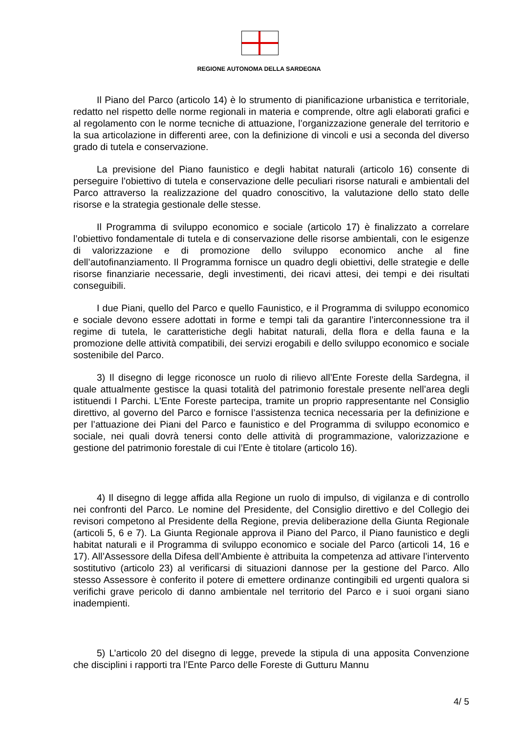REGIONE AUTONOMA DELLA SARDEGNA
Il Piano del Parco (articolo 14) è lo strumento di pianificazione urbanistica e territoriale, redatto nel rispetto delle norme regionali in materia e comprende, oltre agli elaborati grafici e al regolamento con le norme tecniche di attuazione, l’organizzazione generale del territorio e la sua articolazione in differenti aree, con la definizione di vincoli e usi a seconda del diverso grado di tutela e conservazione.
La previsione del Piano faunistico e degli habitat naturali (articolo 16) consente di perseguire l’obiettivo di tutela e conservazione delle peculiari risorse naturali e ambientali del Parco attraverso la realizzazione del quadro conoscitivo, la valutazione dello stato delle risorse e la strategia gestionale delle stesse.
Il Programma di sviluppo economico e sociale (articolo 17) è finalizzato a correlare l’obiettivo fondamentale di tutela e di conservazione delle risorse ambientali, con le esigenze di valorizzazione e di promozione dello sviluppo economico anche al fine dell’autofinanziamento. Il Programma fornisce un quadro degli obiettivi, delle strategie e delle risorse finanziarie necessarie, degli investimenti, dei ricavi attesi, dei tempi e dei risultati conseguibili.
I due Piani, quello del Parco e quello Faunistico, e il Programma di sviluppo economico e sociale devono essere adottati in forme e tempi tali da garantire l’interconnessione tra il regime di tutela, le caratteristiche degli habitat naturali, della flora e della fauna e la promozione delle attività compatibili, dei servizi erogabili e dello sviluppo economico e sociale sostenibile del Parco.
3) Il disegno di legge riconosce un ruolo di rilievo all’Ente Foreste della Sardegna, il quale attualmente gestisce la quasi totalità del patrimonio forestale presente nell’area degli istituendi I Parchi. L'Ente Foreste partecipa, tramite un proprio rappresentante nel Consiglio direttivo, al governo del Parco e fornisce l’assistenza tecnica necessaria per la definizione e per l’attuazione dei Piani del Parco e faunistico e del Programma di sviluppo economico e sociale, nei quali dovrà tenersi conto delle attività di programmazione, valorizzazione e gestione del patrimonio forestale di cui l’Ente è titolare (articolo 16).
4) Il disegno di legge affida alla Regione un ruolo di impulso, di vigilanza e di controllo nei confronti del Parco. Le nomine del Presidente, del Consiglio direttivo e del Collegio dei revisori competono al Presidente della Regione, previa deliberazione della Giunta Regionale (articoli 5, 6 e 7). La Giunta Regionale approva il Piano del Parco, il Piano faunistico e degli habitat naturali e il Programma di sviluppo economico e sociale del Parco (articoli 14, 16 e 17). All’Assessore della Difesa dell’Ambiente è attribuita la competenza ad attivare l’intervento sostitutivo (articolo 23) al verificarsi di situazioni dannose per la gestione del Parco. Allo stesso Assessore è conferito il potere di emettere ordinanze contingibili ed urgenti qualora si verifichi grave pericolo di danno ambientale nel territorio del Parco e i suoi organi siano inadempienti.
5) L’articolo 20 del disegno di legge, prevede la stipula di una apposita Convenzione che disciplini i rapporti tra l’Ente Parco delle Foreste di Gutturu Mannu
4/ 5